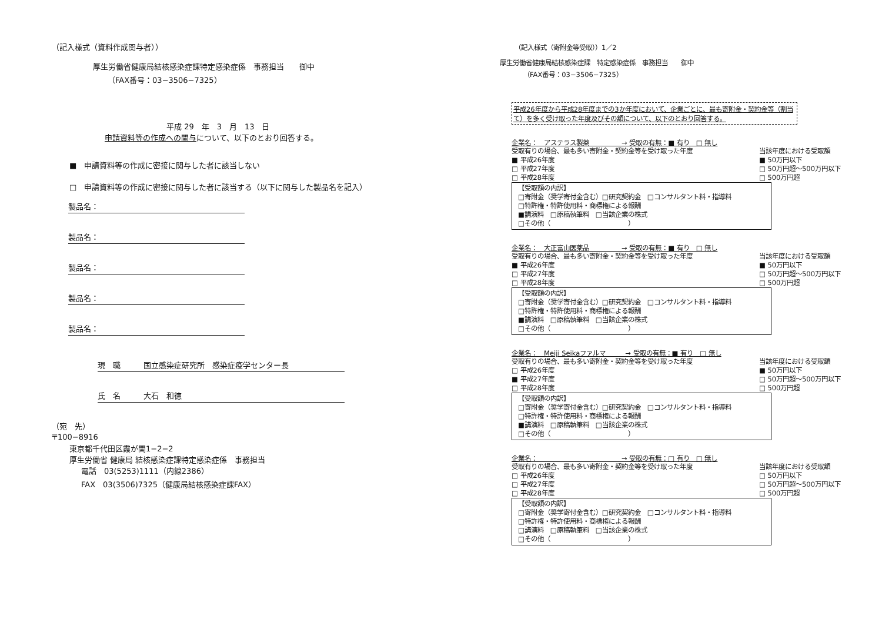（記入様式（資料作成関与者））
厚生労働省健康局結核感染症課特定感染症係　事務担当　　御中
（FAX番号：03−3506−7325）
平成 29　年　3　月　13　日
申請資料等の作成への関与について、以下のとおり回答する。
■　申請資料等の作成に密接に関与した者に該当しない
□　申請資料等の作成に密接に関与した者に該当する（以下に関与した製品名を記入）
製品名：
製品名：
製品名：
製品名：
製品名：
現　職　　　国立感染症研究所　感染症疫学センター長
氏　名　　　大石　和徳
（宛　先）
〒100−8916
東京都千代田区霞が関1−2−2
厚生労働省 健康局 結核感染症課特定感染症係　事務担当
電話　03(5253)1111（内線2386）
FAX　03(3506)7325（健康局結核感染症課FAX）
（記入様式（寄附金等受取））1／2
厚生労働省健康局結核感染症課　特定感染症係　事務担当　　御中
（FAX番号：03−3506−7325）
平成26年度から平成28年度までの3か年度において、企業ごとに、最も寄附金・契約金等（割当て）を多く受け取った年度及びその額について、以下のとおり回答する。
企業名：　アステラス製薬　　　　　→ 受取の有無：■ 有り　□ 無し
受取有りの場合、最も多い寄附金・契約金等を受け取った年度
■ 平成26年度
□ 平成27年度
□ 平成28年度 当該年度における受取額
■ 50万円以下
□ 50万円超〜500万円以下
□ 500万円超
【受取額の内訳】
□寄附金（奨学寄付金含む）□研究契約金　□コンサルタント料・指導料
□特許権・特許使用料・商標権による報酬
■講演料　□原稿執筆料　□当該企業の株式
□その他（　　　　　　　　　　　　）
企業名：　大正富山医薬品　　　　　→ 受取の有無：■ 有り　□ 無し
受取有りの場合、最も多い寄附金・契約金等を受け取った年度
■ 平成26年度
□ 平成27年度
□ 平成28年度 当該年度における受取額
■ 50万円以下
□ 50万円超〜500万円以下
□ 500万円超
【受取額の内訳】
□寄附金（奨学寄付金含む）□研究契約金　□コンサルタント料・指導料
□特許権・特許使用料・商標権による報酬
■講演料　□原稿執筆料　□当該企業の株式
□その他（　　　　　　　　　　　　）
企業名：　Meiji Seikaファルマ　　　→ 受取の有無：■ 有り　□ 無し
受取有りの場合、最も多い寄附金・契約金等を受け取った年度
□ 平成26年度
■ 平成27年度
□ 平成28年度 当該年度における受取額
■ 50万円以下
□ 50万円超〜500万円以下
□ 500万円超
【受取額の内訳】
□寄附金（奨学寄付金含む）□研究契約金　□コンサルタント料・指導料
□特許権・特許使用料・商標権による報酬
■講演料　□原稿執筆料　□当該企業の株式
□その他（　　　　　　　　　　　　）
企業名：　　　　　　　　　　　　　→ 受取の有無：□ 有り　□ 無し
受取有りの場合、最も多い寄附金・契約金等を受け取った年度
□ 平成26年度
□ 平成27年度
□ 平成28年度 当該年度における受取額
□ 50万円以下
□ 50万円超〜500万円以下
□ 500万円超
【受取額の内訳】
□寄附金（奨学寄付金含む）□研究契約金　□コンサルタント料・指導料
□特許権・特許使用料・商標権による報酬
□講演料　□原稿執筆料　□当該企業の株式
□その他（　　　　　　　　　　　　）